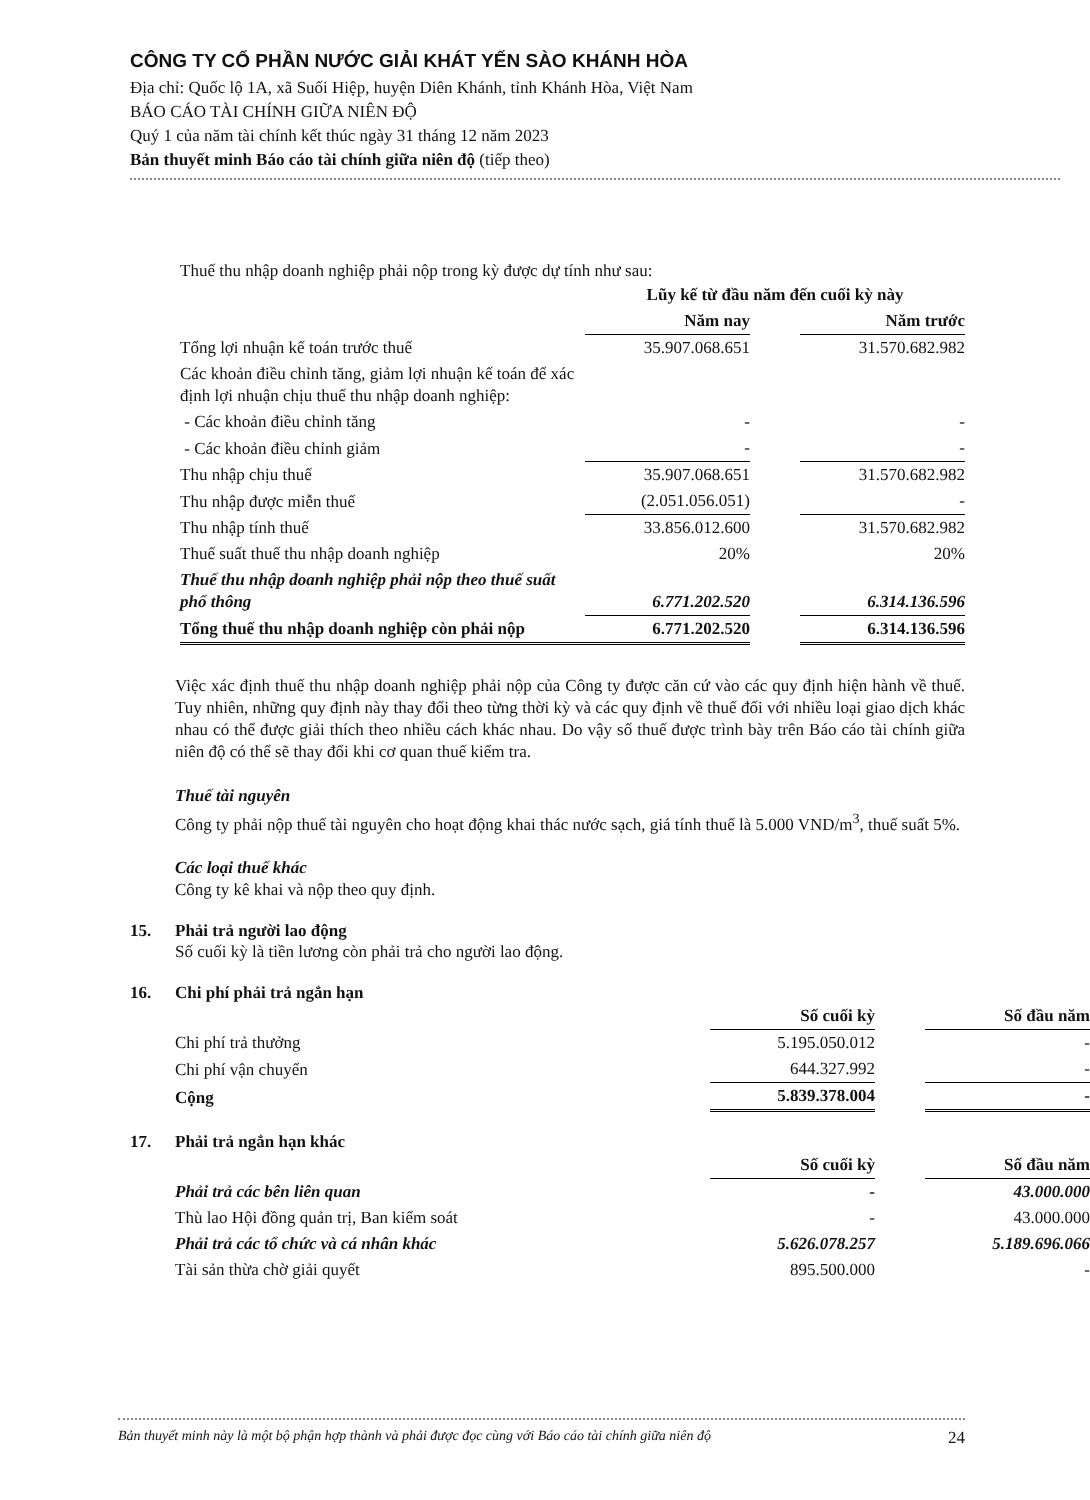CÔNG TY CỔ PHẦN NƯỚC GIẢI KHÁT YẾN SÀO KHÁNH HÒA
Địa chỉ: Quốc lộ 1A, xã Suối Hiệp, huyện Diên Khánh, tỉnh Khánh Hòa, Việt Nam
BÁO CÁO TÀI CHÍNH GIỮA NIÊN ĐỘ
Quý 1 của năm tài chính kết thúc ngày 31 tháng 12 năm 2023
Bản thuyết minh Báo cáo tài chính giữa niên độ (tiếp theo)
Thuế thu nhập doanh nghiệp phải nộp trong kỳ được dự tính như sau:
| | Lũy kế từ đầu năm đến cuối kỳ này | | |
| | Năm nay | | Năm trước |
| Tổng lợi nhuận kế toán trước thuế | 35.907.068.651 | | 31.570.682.982 |
| Các khoản điều chỉnh tăng, giảm lợi nhuận kế toán để xác định lợi nhuận chịu thuế thu nhập doanh nghiệp: | | | |
| - Các khoản điều chỉnh tăng | - | | - |
| - Các khoản điều chỉnh giảm | - | | - |
| Thu nhập chịu thuế | 35.907.068.651 | | 31.570.682.982 |
| Thu nhập được miễn thuế | (2.051.056.051) | | - |
| Thu nhập tính thuế | 33.856.012.600 | | 31.570.682.982 |
| Thuế suất thuế thu nhập doanh nghiệp | 20% | | 20% |
| Thuế thu nhập doanh nghiệp phải nộp theo thuế suất phổ thông | 6.771.202.520 | | 6.314.136.596 |
| Tổng thuế thu nhập doanh nghiệp còn phải nộp | 6.771.202.520 | | 6.314.136.596 |
Việc xác định thuế thu nhập doanh nghiệp phải nộp của Công ty được căn cứ vào các quy định hiện hành về thuế. Tuy nhiên, những quy định này thay đổi theo từng thời kỳ và các quy định về thuế đối với nhiều loại giao dịch khác nhau có thể được giải thích theo nhiều cách khác nhau. Do vậy số thuế được trình bày trên Báo cáo tài chính giữa niên độ có thể sẽ thay đổi khi cơ quan thuế kiểm tra.
Thuế tài nguyên
Công ty phải nộp thuế tài nguyên cho hoạt động khai thác nước sạch, giá tính thuế là 5.000 VND/m<sup>3</sup>, thuế suất 5%.
Các loại thuế khác
Công ty kê khai và nộp theo quy định.
15. Phải trả người lao động
Số cuối kỳ là tiền lương còn phải trả cho người lao động.
16. Chi phí phải trả ngắn hạn
| | Số cuối kỳ | | Số đầu năm |
| Chi phí trả thưởng | 5.195.050.012 | | - |
| Chi phí vận chuyển | 644.327.992 | | - |
| Cộng | 5.839.378.004 | | - |
17. Phải trả ngắn hạn khác
| | Số cuối kỳ | | Số đầu năm |
| Phải trả các bên liên quan | - | | 43.000.000 |
| Thù lao Hội đồng quản trị, Ban kiểm soát | - | | 43.000.000 |
| Phải trả các tổ chức và cá nhân khác | 5.626.078.257 | | 5.189.696.066 |
| Tài sản thừa chờ giải quyết | 895.500.000 | | - |
Bản thuyết minh này là một bộ phận hợp thành và phải được đọc cùng với Báo cáo tài chính giữa niên độ 24